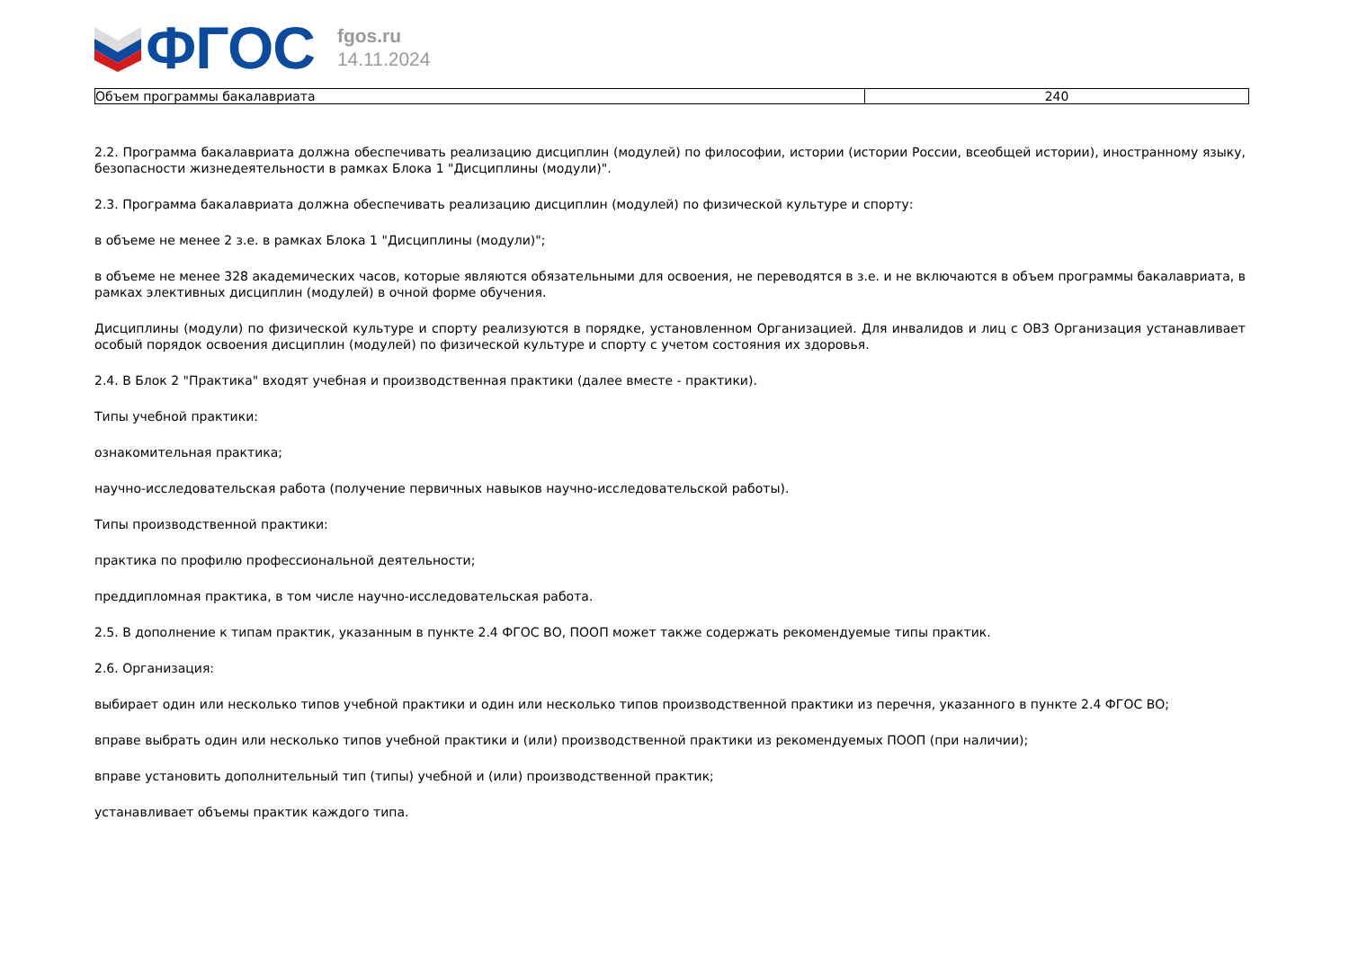ФГОС
fgos.ru
14.11.2024
| Объем программы бакалавриата | 240 |
2.2. Программа бакалавриата должна обеспечивать реализацию дисциплин (модулей) по философии, истории (истории России, всеобщей истории), иностранному языку, безопасности жизнедеятельности в рамках Блока 1 "Дисциплины (модули)".
2.3. Программа бакалавриата должна обеспечивать реализацию дисциплин (модулей) по физической культуре и спорту:
в объеме не менее 2 з.е. в рамках Блока 1 "Дисциплины (модули)";
в объеме не менее 328 академических часов, которые являются обязательными для освоения, не переводятся в з.е. и не включаются в объем программы бакалавриата, в рамках элективных дисциплин (модулей) в очной форме обучения.
Дисциплины (модули) по физической культуре и спорту реализуются в порядке, установленном Организацией. Для инвалидов и лиц с ОВЗ Организация устанавливает особый порядок освоения дисциплин (модулей) по физической культуре и спорту с учетом состояния их здоровья.
2.4. В Блок 2 "Практика" входят учебная и производственная практики (далее вместе - практики).
Типы учебной практики:
ознакомительная практика;
научно-исследовательская работа (получение первичных навыков научно-исследовательской работы).
Типы производственной практики:
практика по профилю профессиональной деятельности;
преддипломная практика, в том числе научно-исследовательская работа.
2.5. В дополнение к типам практик, указанным в пункте 2.4 ФГОС ВО, ПООП может также содержать рекомендуемые типы практик.
2.6. Организация:
выбирает один или несколько типов учебной практики и один или несколько типов производственной практики из перечня, указанного в пункте 2.4 ФГОС ВО;
вправе выбрать один или несколько типов учебной практики и (или) производственной практики из рекомендуемых ПООП (при наличии);
вправе установить дополнительный тип (типы) учебной и (или) производственной практик;
устанавливает объемы практик каждого типа.